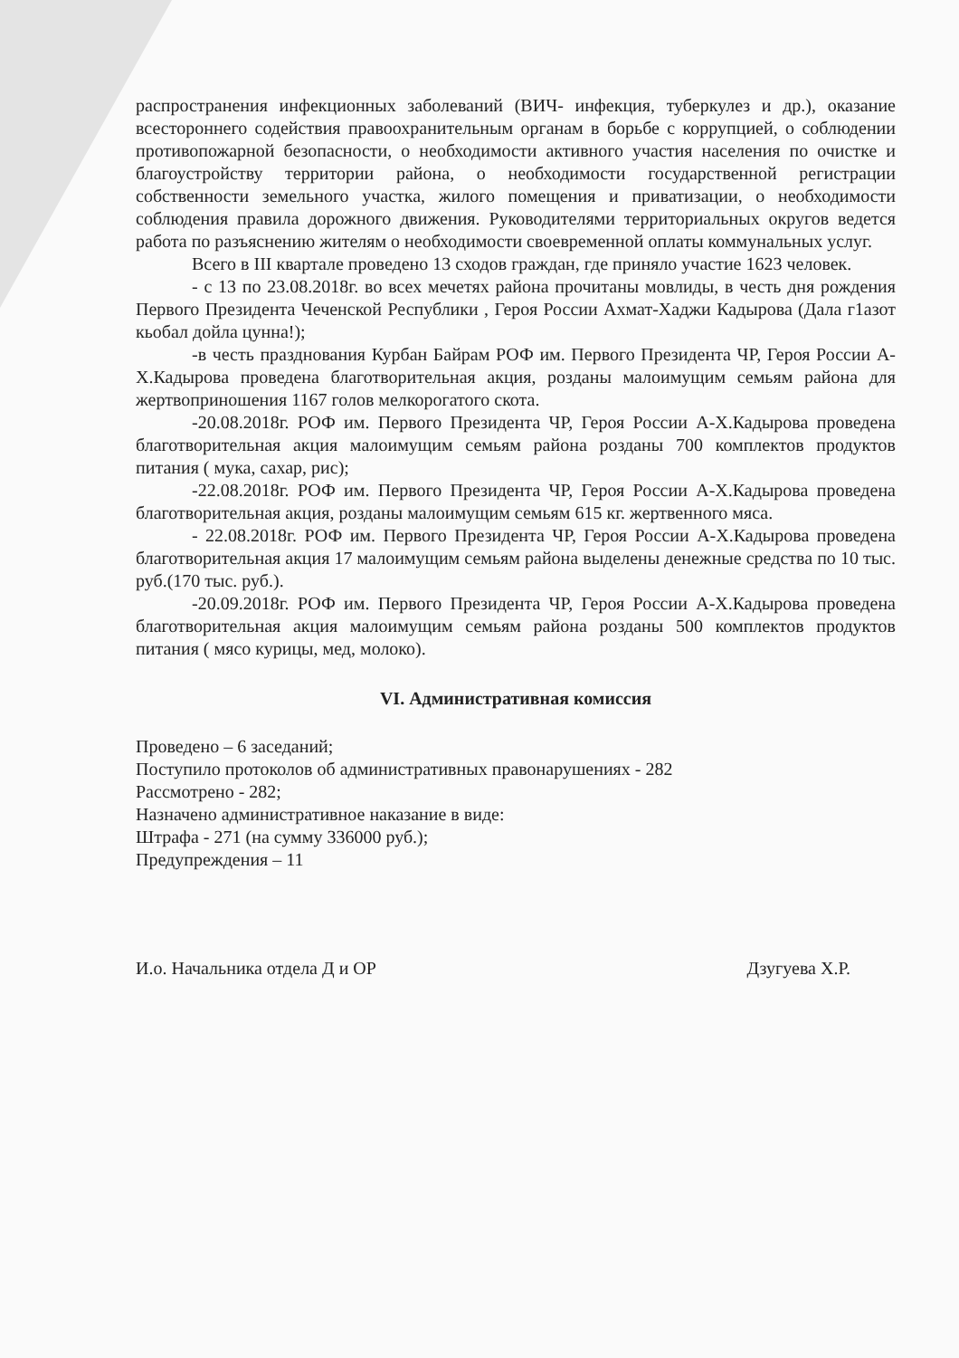распространения инфекционных заболеваний (ВИЧ- инфекция, туберкулез и др.), оказание всестороннего содействия правоохранительным органам в борьбе с коррупцией, о соблюдении противопожарной безопасности, о необходимости активного участия населения по очистке и благоустройству территории района, о необходимости государственной регистрации собственности земельного участка, жилого помещения и приватизации, о необходимости соблюдения правила дорожного движения. Руководителями территориальных округов ведется работа по разъяснению жителям о необходимости своевременной оплаты коммунальных услуг.
Всего в III квартале проведено 13 сходов граждан, где приняло участие 1623 человек.
- с 13 по 23.08.2018г. во всех мечетях района прочитаны мовлиды, в честь дня рождения Первого Президента Чеченской Республики , Героя России Ахмат-Хаджи Кадырова (Дала г1азот кьобал дойла цунна!);
-в честь празднования Курбан Байрам РОФ им. Первого Президента ЧР, Героя России А-Х.Кадырова проведена благотворительная акция, розданы малоимущим семьям района для жертвоприношения 1167 голов мелкорогатого скота.
-20.08.2018г. РОФ им. Первого Президента ЧР, Героя России А-Х.Кадырова проведена благотворительная акция малоимущим семьям района розданы 700 комплектов продуктов питания ( мука, сахар, рис);
-22.08.2018г. РОФ им. Первого Президента ЧР, Героя России А-Х.Кадырова проведена благотворительная акция, розданы малоимущим семьям 615 кг. жертвенного мяса.
- 22.08.2018г. РОФ им. Первого Президента ЧР, Героя России А-Х.Кадырова проведена благотворительная акция 17 малоимущим семьям района выделены денежные средства по 10 тыс. руб.(170 тыс. руб.).
-20.09.2018г. РОФ им. Первого Президента ЧР, Героя России А-Х.Кадырова проведена благотворительная акция малоимущим семьям района розданы 500 комплектов продуктов питания ( мясо курицы, мед, молоко).
VI. Административная комиссия
Проведено – 6 заседаний;
Поступило протоколов об административных правонарушениях - 282
Рассмотрено - 282;
Назначено административное наказание в виде:
Штрафа - 271 (на сумму 336000 руб.);
Предупреждения – 11
И.о. Начальника отдела Д и ОР Дзугуева Х.Р.